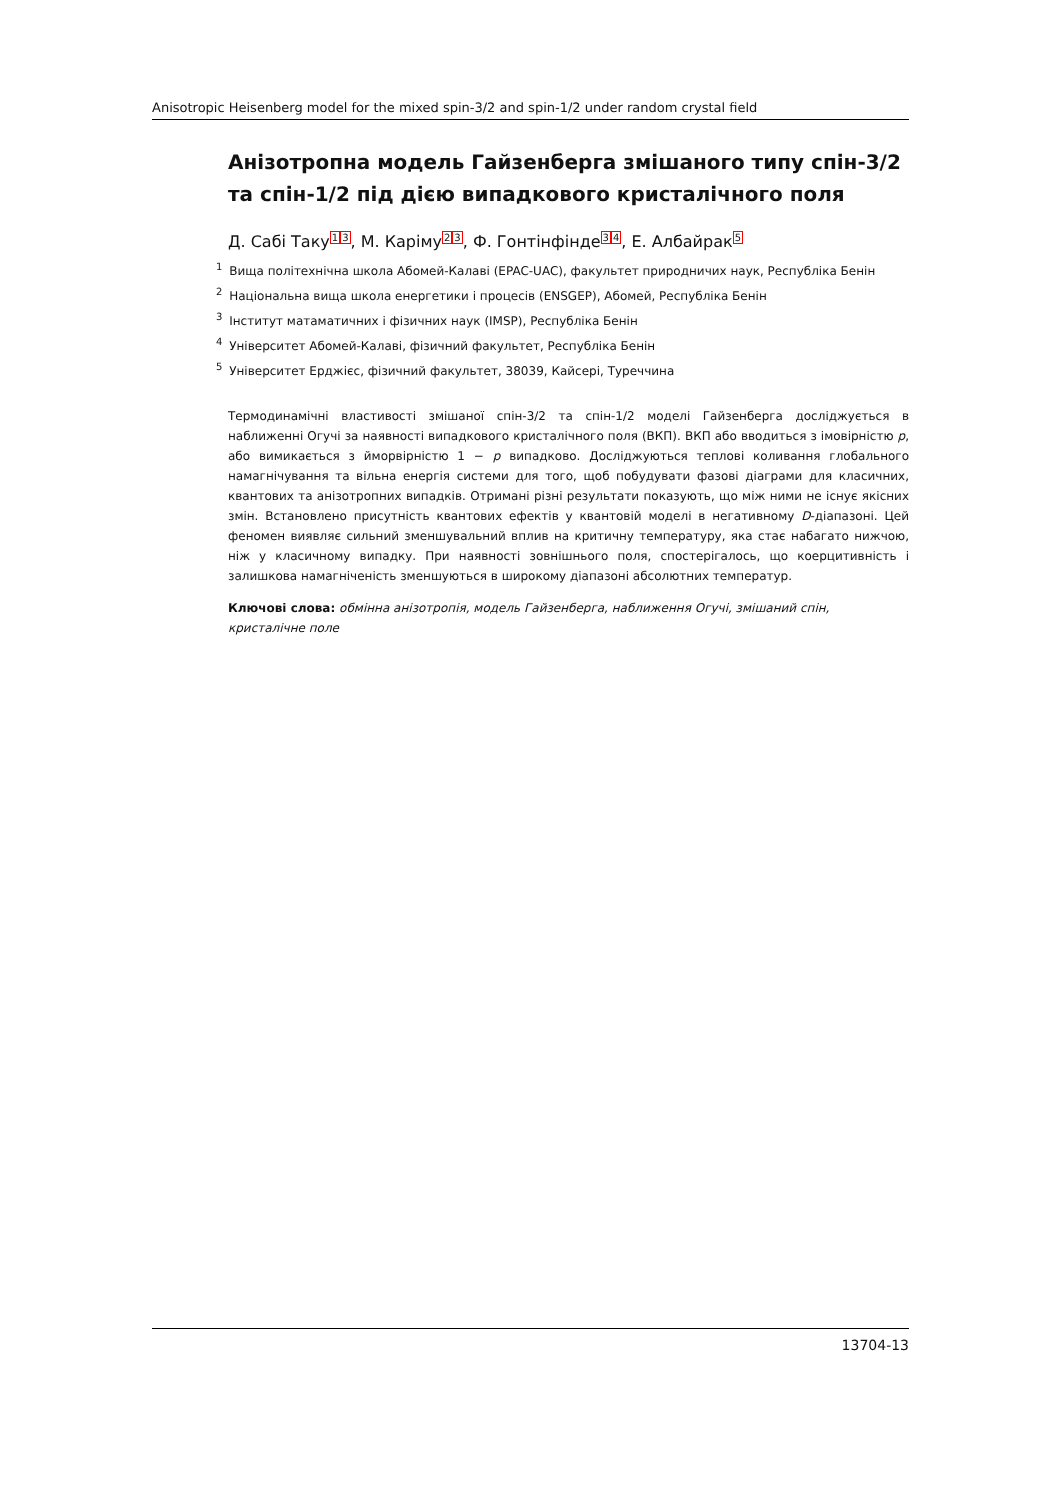Anisotropic Heisenberg model for the mixed spin-3/2 and spin-1/2 under random crystal field
Анізотропна модель Гайзенберга змішаного типу спін-3/2 та спін-1/2 під дією випадкового кристалічного поля
Д. Сабі Таку<sup>1</sup><sup>3</sup>, М. Каріму<sup>2</sup><sup>3</sup>, Ф. Гонтінфінде<sup>3</sup><sup>4</sup>, Е. Албайрак<sup>5</sup>
<sup>1</sup> Вища політехнічна школа Абомей-Калаві (EPAC-UAC), факультет природничих наук, Республіка Бенін
<sup>2</sup> Національна вища школа енергетики і процесів (ENSGEP), Абомей, Республіка Бенін
<sup>3</sup> Інститут матаматичних і фізичних наук (IMSP), Республіка Бенін
<sup>4</sup> Університет Абомей-Калаві, фізичний факультет, Республіка Бенін
<sup>5</sup> Університет Ерджієс, фізичний факультет, 38039, Кайсері, Туреччина
Термодинамічні властивості змішаної спін-3/2 та спін-1/2 моделі Гайзенберга досліджується в наближенні Огучі за наявності випадкового кристалічного поля (ВКП). ВКП або вводиться з імовірністю p, або вимикається з йморвірністю 1 − p випадково. Досліджуються теплові коливання глобального намагнічування та вільна енергія системи для того, щоб побудувати фазові діаграми для класичних, квантових та анізотропних випадків. Отримані різні результати показують, що між ними не існує якісних змін. Встановлено присутність квантових ефектів у квантовій моделі в негативному D-діапазоні. Цей феномен виявляє сильний зменшувальний вплив на критичну температуру, яка стає набагато нижчою, ніж у класичному випадку. При наявності зовнішнього поля, спостерігалось, що коерцитивність і залишкова намагніченість зменшуються в широкому діапазоні абсолютних температур.
Ключові слова: обмінна анізотропія, модель Гайзенберга, наближення Огучі, змішаний спін, кристалічне поле
13704-13